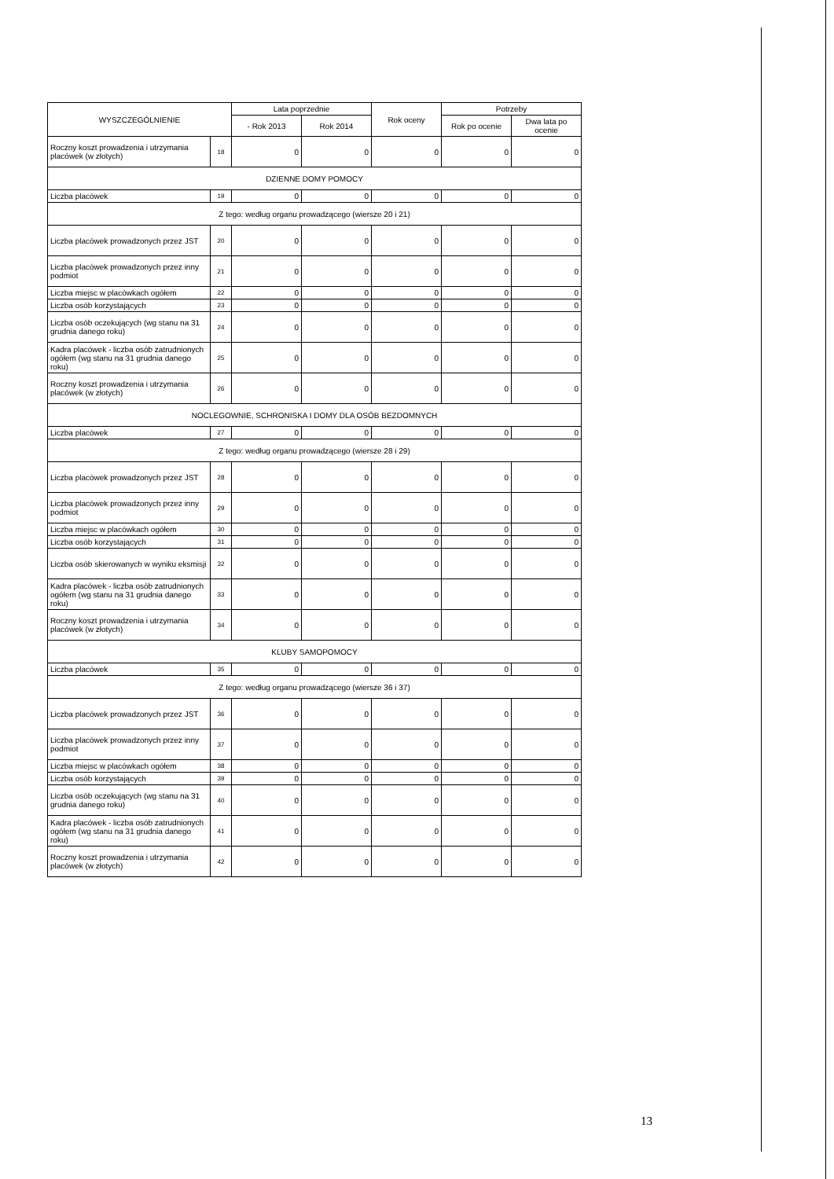| WYSZCZEGÓLNIENIE | | Lata poprzednie | | Rok oceny | Potrzeby | |
| --- | --- | --- | --- | --- | --- | --- |
| | | - Rok 2013 | Rok 2014 | | Rok po ocenie | Dwa lata po ocenie |
| Roczny koszt prowadzenia i utrzymania placówek (w złotych) | 18 | 0 | 0 | 0 | 0 | 0 |
| DZIENNE DOMY POMOCY | | | | | | |
| Liczba placówek | 19 | 0 | 0 | 0 | 0 | 0 |
| Z tego: według organu prowadzącego (wiersze 20 i 21) | | | | | | |
| Liczba placówek prowadzonych przez JST | 20 | 0 | 0 | 0 | 0 | 0 |
| Liczba placówek prowadzonych przez inny podmiot | 21 | 0 | 0 | 0 | 0 | 0 |
| Liczba miejsc w placówkach ogółem | 22 | 0 | 0 | 0 | 0 | 0 |
| Liczba osób korzystających | 23 | 0 | 0 | 0 | 0 | 0 |
| Liczba osób oczekujących (wg stanu na 31 grudnia danego roku) | 24 | 0 | 0 | 0 | 0 | 0 |
| Kadra placówek - liczba osób zatrudnionych ogółem (wg stanu na 31 grudnia danego roku) | 25 | 0 | 0 | 0 | 0 | 0 |
| Roczny koszt prowadzenia i utrzymania placówek (w złotych) | 26 | 0 | 0 | 0 | 0 | 0 |
| NOCLEGOWNIE, SCHRONISKA I DOMY DLA OSÓB BEZDOMNYCH | | | | | | |
| Liczba placówek | 27 | 0 | 0 | 0 | 0 | 0 |
| Z tego: według organu prowadzącego (wiersze 28 i 29) | | | | | | |
| Liczba placówek prowadzonych przez JST | 28 | 0 | 0 | 0 | 0 | 0 |
| Liczba placówek prowadzonych przez inny podmiot | 29 | 0 | 0 | 0 | 0 | 0 |
| Liczba miejsc w placówkach ogółem | 30 | 0 | 0 | 0 | 0 | 0 |
| Liczba osób korzystających | 31 | 0 | 0 | 0 | 0 | 0 |
| Liczba osób skierowanych w wyniku eksmisji | 32 | 0 | 0 | 0 | 0 | 0 |
| Kadra placówek - liczba osób zatrudnionych ogółem (wg stanu na 31 grudnia danego roku) | 33 | 0 | 0 | 0 | 0 | 0 |
| Roczny koszt prowadzenia i utrzymania placówek (w złotych) | 34 | 0 | 0 | 0 | 0 | 0 |
| KLUBY SAMOPOMOCY | | | | | | |
| Liczba placówek | 35 | 0 | 0 | 0 | 0 | 0 |
| Z tego: według organu prowadzącego (wiersze 36 i 37) | | | | | | |
| Liczba placówek prowadzonych przez JST | 36 | 0 | 0 | 0 | 0 | 0 |
| Liczba placówek prowadzonych przez inny podmiot | 37 | 0 | 0 | 0 | 0 | 0 |
| Liczba miejsc w placówkach ogółem | 38 | 0 | 0 | 0 | 0 | 0 |
| Liczba osób korzystających | 39 | 0 | 0 | 0 | 0 | 0 |
| Liczba osób oczekujących (wg stanu na 31 grudnia danego roku) | 40 | 0 | 0 | 0 | 0 | 0 |
| Kadra placówek - liczba osób zatrudnionych ogółem (wg stanu na 31 grudnia danego roku) | 41 | 0 | 0 | 0 | 0 | 0 |
| Roczny koszt prowadzenia i utrzymania placówek (w złotych) | 42 | 0 | 0 | 0 | 0 | 0 |
13